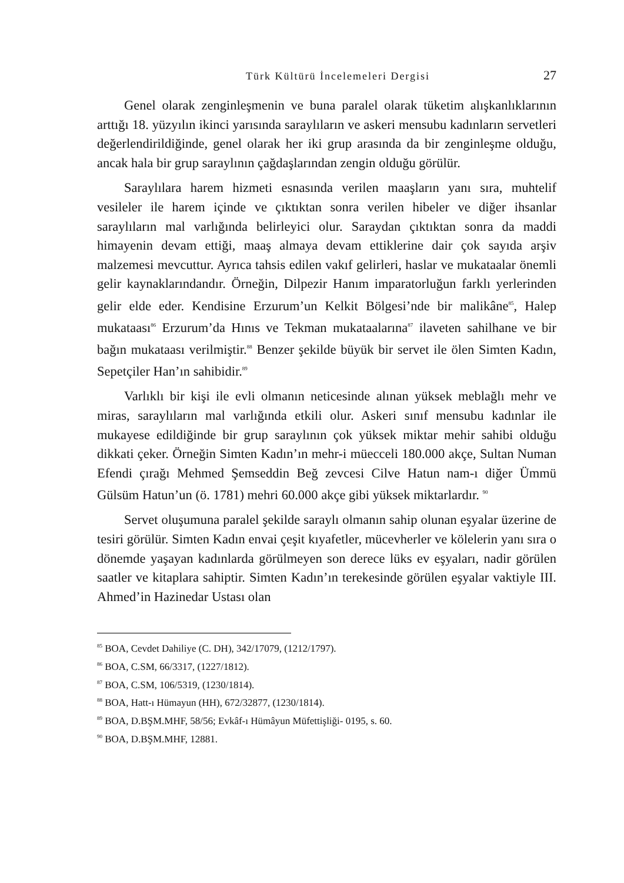Türk Kültürü İncelemeleri Dergisi 27
Genel olarak zenginleşmenin ve buna paralel olarak tüketim alışkanlıklarının arttığı 18. yüzyılın ikinci yarısında saraylıların ve askeri mensubu kadınların servetleri değerlendirildiğinde, genel olarak her iki grup arasında da bir zenginleşme olduğu, ancak hala bir grup saraylının çağdaşlarından zengin olduğu görülür.
Saraylılara harem hizmeti esnasında verilen maaşların yanı sıra, muhtelif vesileler ile harem içinde ve çıktıktan sonra verilen hibeler ve diğer ihsanlar saraylıların mal varlığında belirleyici olur. Saraydan çıktıktan sonra da maddi himayenin devam ettiği, maaş almaya devam ettiklerine dair çok sayıda arşiv malzemesi mevcuttur. Ayrıca tahsis edilen vakıf gelirleri, haslar ve mukataalar önemli gelir kaynaklarındandır. Örneğin, Dilpezir Hanım imparatorluğun farklı yerlerinden gelir elde eder. Kendisine Erzurum’un Kelkit Bölgesi’nde bir malikâne<sup>85</sup>, Halep mukataası<sup>86</sup> Erzurum’da Hınıs ve Tekman mukataalarına<sup>87</sup> ilaveten sahilhane ve bir bağın mukataası verilmiştir.<sup>88</sup> Benzer şekilde büyük bir servet ile ölen Simten Kadın, Sepetçiler Han’ın sahibidir.<sup>89</sup>
Varlıklı bir kişi ile evli olmanın neticesinde alınan yüksek meblağlı mehr ve miras, saraylıların mal varlığında etkili olur. Askeri sınıf mensubu kadınlar ile mukayese edildiğinde bir grup saraylının çok yüksek miktar mehir sahibi olduğu dikkati çeker. Örneğin Simten Kadın’ın mehr-i müecceli 180.000 akçe, Sultan Numan Efendi çırağı Mehmed Şemseddin Beğ zevcesi Cilve Hatun nam-ı diğer Ümmü Gülsüm Hatun’un (ö. 1781) mehri 60.000 akçe gibi yüksek miktarlardır. <sup>90</sup>
Servet oluşumuna paralel şekilde saraylı olmanın sahip olunan eşyalar üzerine de tesiri görülür. Simten Kadın envai çeşit kıyafetler, mücevherler ve kölelerin yanı sıra o dönemde yaşayan kadınlarda görülmeyen son derece lüks ev eşyaları, nadir görülen saatler ve kitaplara sahiptir. Simten Kadın’ın terekesinde görülen eşyalar vaktiyle III. Ahmed’in Hazinedar Ustası olan
<sup>85</sup> BOA, Cevdet Dahiliye (C. DH), 342/17079, (1212/1797).
<sup>86</sup> BOA, C.SM, 66/3317, (1227/1812).
<sup>87</sup> BOA, C.SM, 106/5319, (1230/1814).
<sup>88</sup> BOA, Hatt-ı Hümayun (HH), 672/32877, (1230/1814).
<sup>89</sup> BOA, D.BŞM.MHF, 58/56; Evkâf-ı Hümâyun Müfettişliği- 0195, s. 60.
<sup>90</sup> BOA, D.BŞM.MHF, 12881.